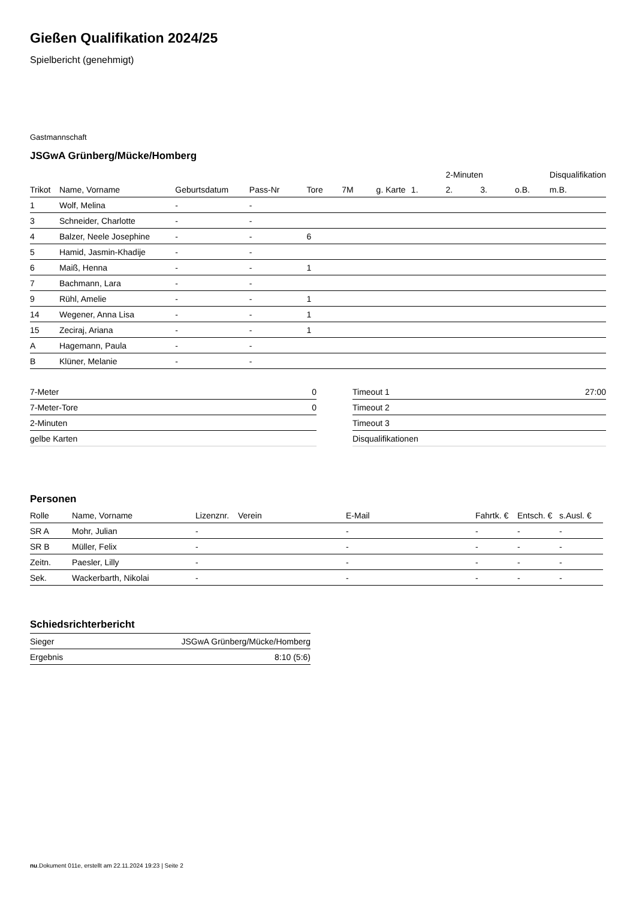Gießen Qualifikation 2024/25
Spielbericht (genehmigt)
Gastmannschaft
JSGwA Grünberg/Mücke/Homberg
| | | | | | | | | 2-Minuten | | | Disqualifikation |
| --- | --- | --- | --- | --- | --- | --- | --- | --- | --- | --- | --- |
| Trikot | Name, Vorname | Geburtsdatum | Pass-Nr | Tore | 7M | g. Karte | 1. | 2. | 3. | o.B. | m.B. |
| 1 | Wolf, Melina | - | - | | | | | | | | |
| 3 | Schneider, Charlotte | - | - | | | | | | | | |
| 4 | Balzer, Neele Josephine | - | - | 6 | | | | | | | |
| 5 | Hamid, Jasmin-Khadije | - | - | | | | | | | | |
| 6 | Maiß, Henna | - | - | 1 | | | | | | | |
| 7 | Bachmann, Lara | - | - | | | | | | | | |
| 9 | Rühl, Amelie | - | - | 1 | | | | | | | |
| 14 | Wegener, Anna Lisa | - | - | 1 | | | | | | | |
| 15 | Zeciraj, Ariana | - | - | 1 | | | | | | | |
| A | Hagemann, Paula | - | - | | | | | | | | |
| B | Klüner, Melanie | - | - | | | | | | | | |
| 7-Meter | 0 |
| 7-Meter-Tore | 0 |
| 2-Minuten | |
| gelbe Karten | |
| Timeout 1 | 27:00 |
| Timeout 2 | |
| Timeout 3 | |
| Disqualifikationen | |
Personen
| Rolle | Name, Vorname | Lizenznr. | Verein | E-Mail | Fahrtk. € | Entsch. € | s.Ausl. € |
| --- | --- | --- | --- | --- | --- | --- | --- |
| SR A | Mohr, Julian | - | | - | - | - | - |
| SR B | Müller, Felix | - | | - | - | - | - |
| Zeitn. | Paesler, Lilly | - | | - | - | - | - |
| Sek. | Wackerbarth, Nikolai | - | | - | - | - | - |
Schiedsrichterbericht
| Sieger | JSGwA Grünberg/Mücke/Homberg |
| Ergebnis | 8:10 (5:6) |
nu.Dokument 011e, erstellt am 22.11.2024 19:23 | Seite 2